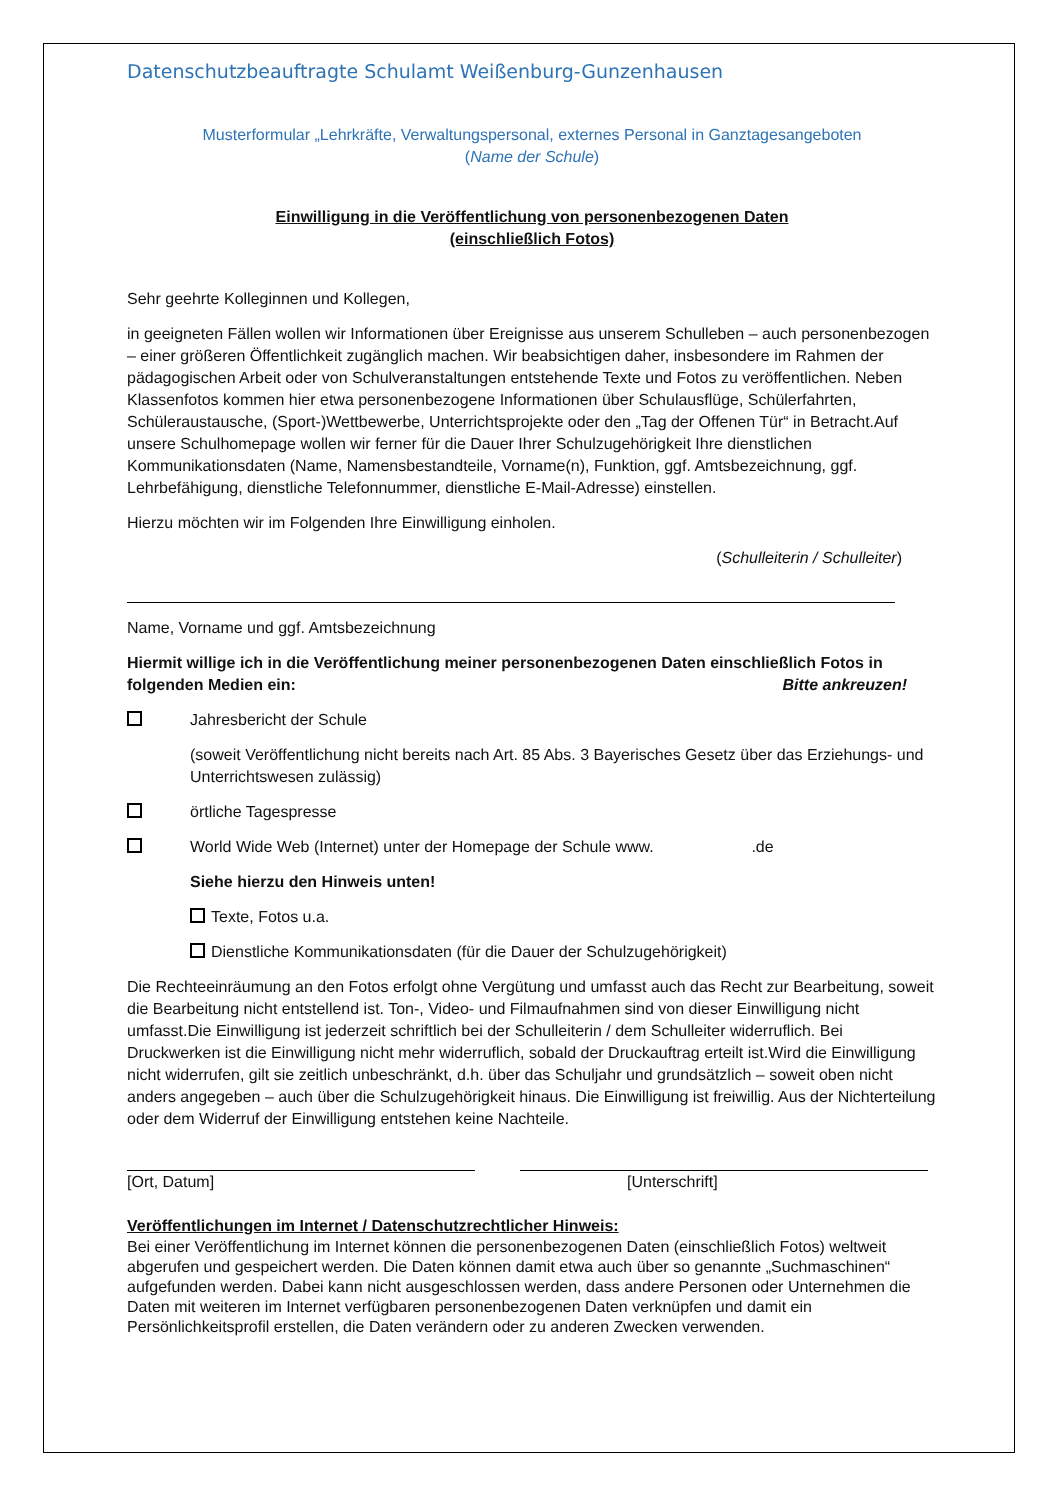Datenschutzbeauftragte Schulamt Weißenburg-Gunzenhausen
Musterformular „Lehrkräfte, Verwaltungspersonal, externes Personal in Ganztagesangeboten
(Name der Schule)
Einwilligung in die Veröffentlichung von personenbezogenen Daten
(einschließlich Fotos)
Sehr geehrte Kolleginnen und Kollegen,
in geeigneten Fällen wollen wir Informationen über Ereignisse aus unserem Schulleben – auch personenbezogen – einer größeren Öffentlichkeit zugänglich machen. Wir beabsichtigen daher, insbesondere im Rahmen der pädagogischen Arbeit oder von Schulveranstaltungen entstehende Texte und Fotos zu veröffentlichen. Neben Klassenfotos kommen hier etwa personenbezogene Informationen über Schulausflüge, Schülerfahrten, Schüleraustausche, (Sport-)Wettbewerbe, Unterrichtsprojekte oder den „Tag der Offenen Tür“ in Betracht.Auf unsere Schulhomepage wollen wir ferner für die Dauer Ihrer Schulzugehörigkeit Ihre dienstlichen Kommunikationsdaten (Name, Namensbestandteile, Vorname(n), Funktion, ggf. Amtsbezeichnung, ggf. Lehrbefähigung, dienstliche Telefonnummer, dienstliche E-Mail-Adresse) einstellen.
Hierzu möchten wir im Folgenden Ihre Einwilligung einholen.
(Schulleiterin / Schulleiter)
Name, Vorname und ggf. Amtsbezeichnung
Hiermit willige ich in die Veröffentlichung meiner personenbezogenen Daten einschließlich Fotos in folgenden Medien ein: Bitte ankreuzen!
Jahresbericht der Schule
(soweit Veröffentlichung nicht bereits nach Art. 85 Abs. 3 Bayerisches Gesetz über das Erziehungs- und Unterrichtswesen zulässig)
örtliche Tagespresse
World Wide Web (Internet) unter der Homepage der Schule www. .de
Siehe hierzu den Hinweis unten!
Texte, Fotos u.a.
Dienstliche Kommunikationsdaten (für die Dauer der Schulzugehörigkeit)
Die Rechteeinräumung an den Fotos erfolgt ohne Vergütung und umfasst auch das Recht zur Bearbeitung, soweit die Bearbeitung nicht entstellend ist. Ton-, Video- und Filmaufnahmen sind von dieser Einwilligung nicht umfasst.Die Einwilligung ist jederzeit schriftlich bei der Schulleiterin / dem Schulleiter widerruflich. Bei Druckwerken ist die Einwilligung nicht mehr widerruflich, sobald der Druckauftrag erteilt ist.Wird die Einwilligung nicht widerrufen, gilt sie zeitlich unbeschränkt, d.h. über das Schuljahr und grundsätzlich – soweit oben nicht anders angegeben – auch über die Schulzugehörigkeit hinaus. Die Einwilligung ist freiwillig. Aus der Nichterteilung oder dem Widerruf der Einwilligung entstehen keine Nachteile.
[Ort, Datum] [Unterschrift]
Veröffentlichungen im Internet / Datenschutzrechtlicher Hinweis:
Bei einer Veröffentlichung im Internet können die personenbezogenen Daten (einschließlich Fotos) weltweit abgerufen und gespeichert werden. Die Daten können damit etwa auch über so genannte „Suchmaschinen“ aufgefunden werden. Dabei kann nicht ausgeschlossen werden, dass andere Personen oder Unternehmen die Daten mit weiteren im Internet verfügbaren personenbezogenen Daten verknüpfen und damit ein Persönlichkeitsprofil erstellen, die Daten verändern oder zu anderen Zwecken verwenden.